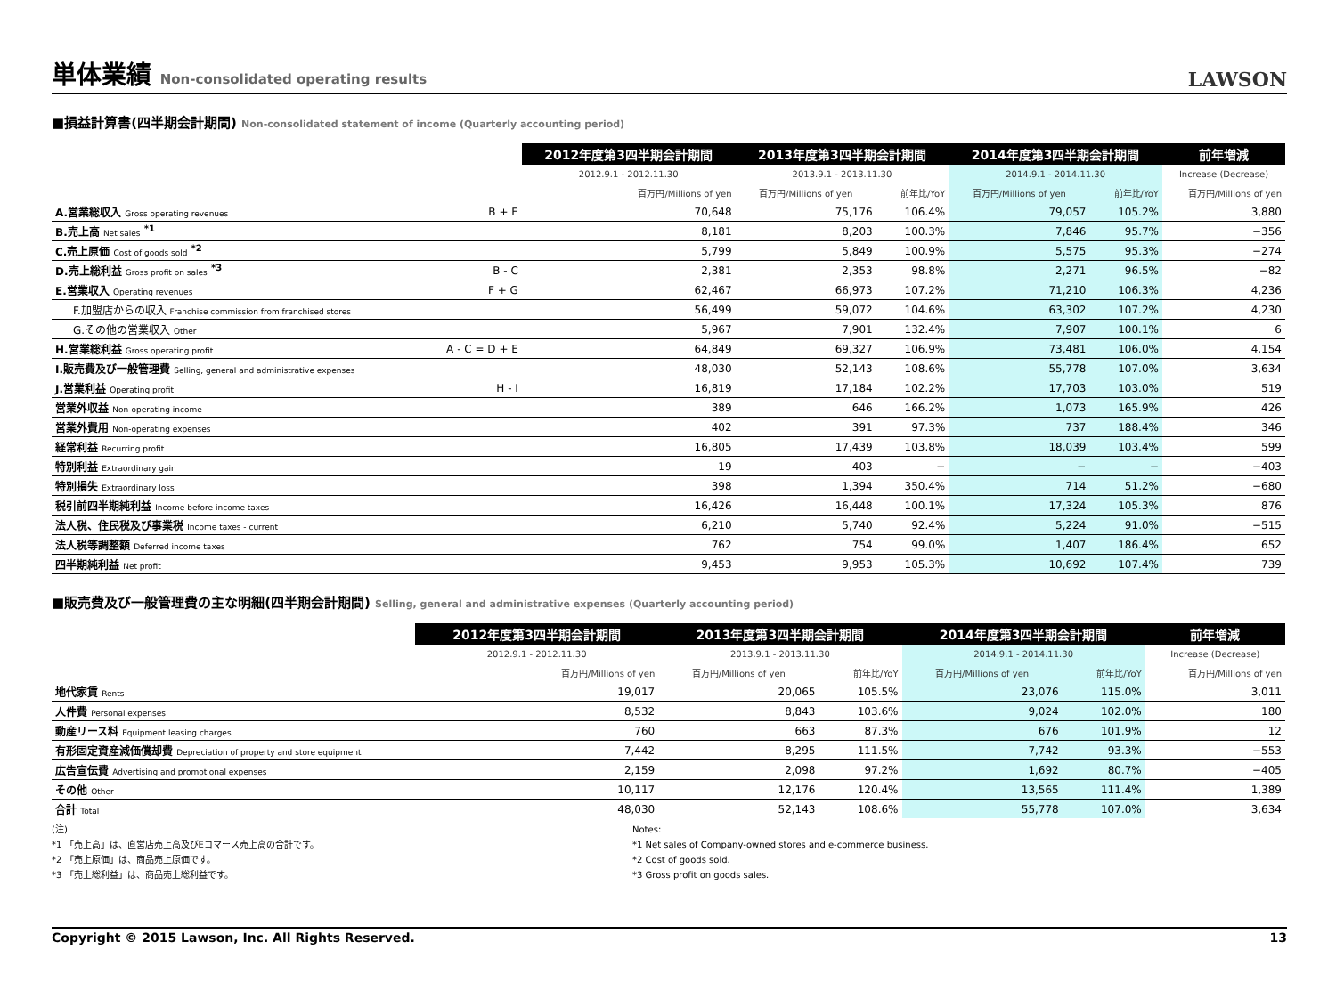単体業績 Non-consolidated operating results
LAWSON
■損益計算書(四半期会計期間) Non-consolidated statement of income (Quarterly accounting period)
| | | 2012年度第3四半期会計期間 | 2013年度第3四半期会計期間 | | 2014年度第3四半期会計期間 | | 前年増減 |
| --- | --- | --- | --- | --- | --- | --- | --- |
| | | 2012.9.1 - 2012.11.30 | 2013.9.1 - 2013.11.30 | | 2014.9.1 - 2014.11.30 | | Increase (Decrease) |
| | | 百万円/Millions of yen | 百万円/Millions of yen | 前年比/YoY | 百万円/Millions of yen | 前年比/YoY | 百万円/Millions of yen |
| A.営業総収入 Gross operating revenues | B + E | 70,648 | 75,176 | 106.4% | 79,057 | 105.2% | 3,880 |
| B.売上高 Net sales <sup>*1</sup> | | 8,181 | 8,203 | 100.3% | 7,846 | 95.7% | −356 |
| C.売上原価 Cost of goods sold <sup>*2</sup> | | 5,799 | 5,849 | 100.9% | 5,575 | 95.3% | −274 |
| D.売上総利益 Gross profit on sales <sup>*3</sup> | B - C | 2,381 | 2,353 | 98.8% | 2,271 | 96.5% | −82 |
| E.営業収入 Operating revenues | F + G | 62,467 | 66,973 | 107.2% | 71,210 | 106.3% | 4,236 |
| F.加盟店からの収入 Franchise commission from franchised stores | | 56,499 | 59,072 | 104.6% | 63,302 | 107.2% | 4,230 |
| G.その他の営業収入 Other | | 5,967 | 7,901 | 132.4% | 7,907 | 100.1% | 6 |
| H.営業総利益 Gross operating profit | A - C = D + E | 64,849 | 69,327 | 106.9% | 73,481 | 106.0% | 4,154 |
| I.販売費及び一般管理費 Selling, general and administrative expenses | | 48,030 | 52,143 | 108.6% | 55,778 | 107.0% | 3,634 |
| J.営業利益 Operating profit | H - I | 16,819 | 17,184 | 102.2% | 17,703 | 103.0% | 519 |
| 営業外収益 Non-operating income | | 389 | 646 | 166.2% | 1,073 | 165.9% | 426 |
| 営業外費用 Non-operating expenses | | 402 | 391 | 97.3% | 737 | 188.4% | 346 |
| 経常利益 Recurring profit | | 16,805 | 17,439 | 103.8% | 18,039 | 103.4% | 599 |
| 特別利益 Extraordinary gain | | 19 | 403 | − | − | − | −403 |
| 特別損失 Extraordinary loss | | 398 | 1,394 | 350.4% | 714 | 51.2% | −680 |
| 税引前四半期純利益 Income before income taxes | | 16,426 | 16,448 | 100.1% | 17,324 | 105.3% | 876 |
| 法人税、住民税及び事業税 Income taxes - current | | 6,210 | 5,740 | 92.4% | 5,224 | 91.0% | −515 |
| 法人税等調整額 Deferred income taxes | | 762 | 754 | 99.0% | 1,407 | 186.4% | 652 |
| 四半期純利益 Net profit | | 9,453 | 9,953 | 105.3% | 10,692 | 107.4% | 739 |
■販売費及び一般管理費の主な明細(四半期会計期間) Selling, general and administrative expenses (Quarterly accounting period)
| | 2012年度第3四半期会計期間 | 2013年度第3四半期会計期間 | | 2014年度第3四半期会計期間 | | 前年増減 |
| --- | --- | --- | --- | --- | --- | --- |
| | 2012.9.1 - 2012.11.30 | 2013.9.1 - 2013.11.30 | | 2014.9.1 - 2014.11.30 | | Increase (Decrease) |
| | 百万円/Millions of yen | 百万円/Millions of yen | 前年比/YoY | 百万円/Millions of yen | 前年比/YoY | 百万円/Millions of yen |
| 地代家賃 Rents | 19,017 | 20,065 | 105.5% | 23,076 | 115.0% | 3,011 |
| 人件費 Personal expenses | 8,532 | 8,843 | 103.6% | 9,024 | 102.0% | 180 |
| 動産リース料 Equipment leasing charges | 760 | 663 | 87.3% | 676 | 101.9% | 12 |
| 有形固定資産減価償却費 Depreciation of property and store equipment | 7,442 | 8,295 | 111.5% | 7,742 | 93.3% | −553 |
| 広告宣伝費 Advertising and promotional expenses | 2,159 | 2,098 | 97.2% | 1,692 | 80.7% | −405 |
| その他 Other | 10,117 | 12,176 | 120.4% | 13,565 | 111.4% | 1,389 |
| 合計 Total | 48,030 | 52,143 | 108.6% | 55,778 | 107.0% | 3,634 |
(注)
*1 「売上高」は、直営店売上高及びEコマース売上高の合計です。
*2 「売上原価」は、商品売上原価です。
*3 「売上総利益」は、商品売上総利益です。
Notes:
*1 Net sales of Company-owned stores and e-commerce business.
*2 Cost of goods sold.
*3 Gross profit on goods sales.
Copyright © 2015 Lawson, Inc. All Rights Reserved. 13